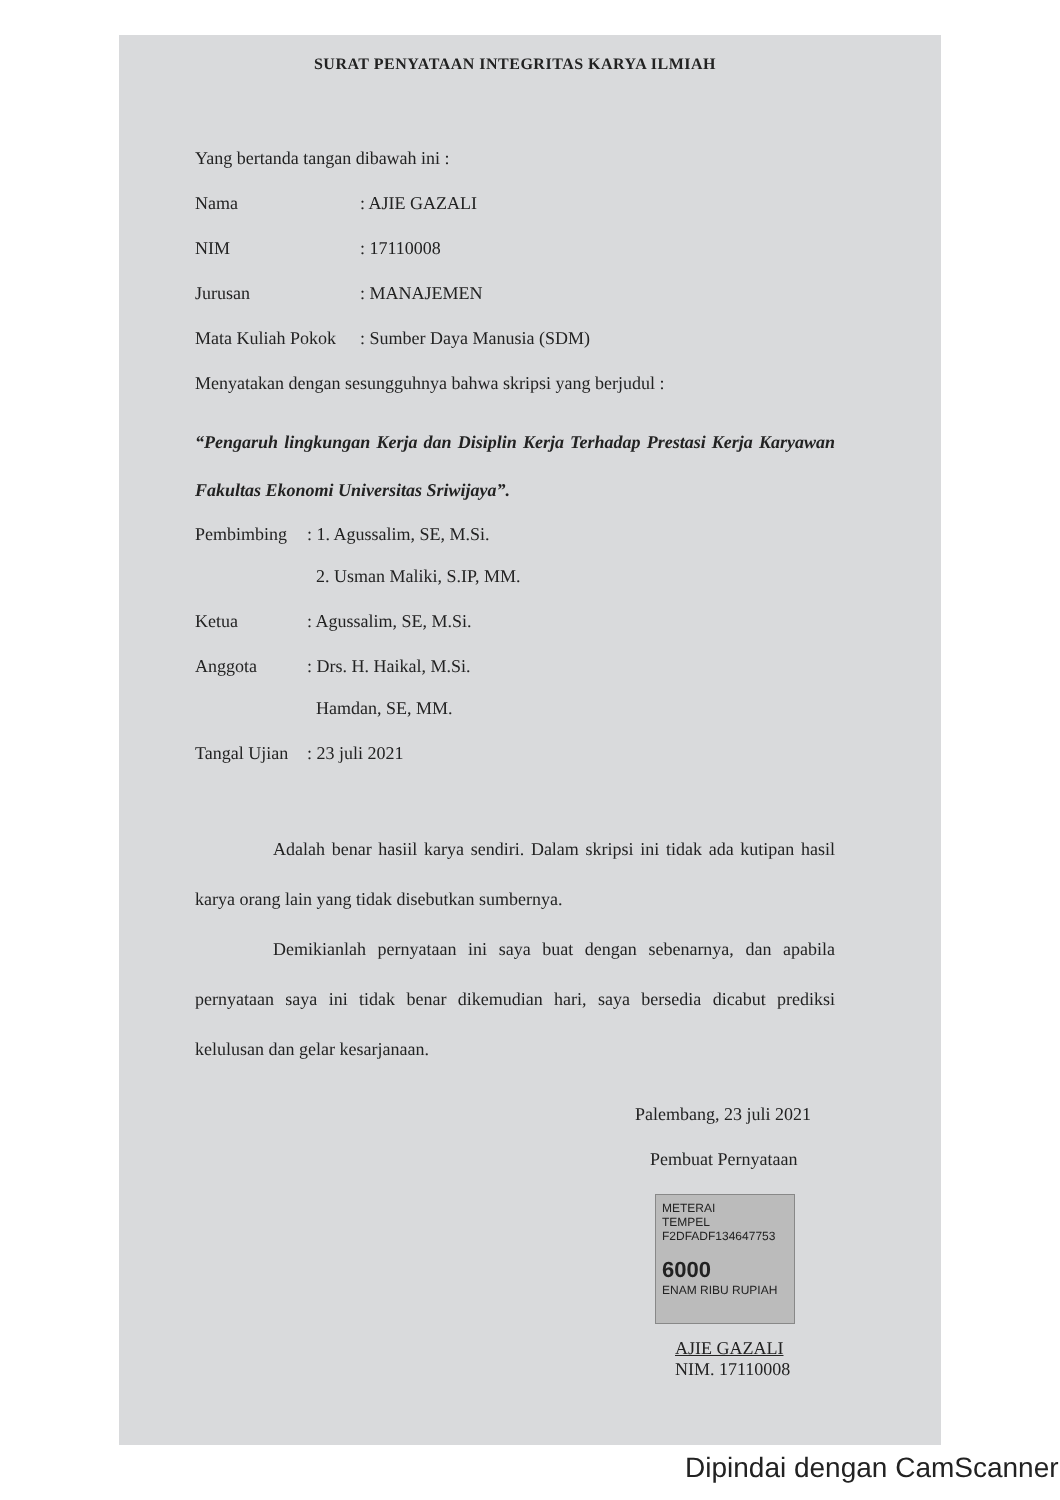SURAT PENYATAAN INTEGRITAS KARYA ILMIAH
Yang bertanda tangan dibawah ini :
Nama: AJIE GAZALI
NIM: 17110008
Jurusan: MANAJEMEN
Mata Kuliah Pokok: Sumber Daya Manusia (SDM)
Menyatakan dengan sesungguhnya bahwa skripsi yang berjudul :
“Pengaruh lingkungan Kerja dan Disiplin Kerja Terhadap Prestasi Kerja Karyawan Fakultas Ekonomi Universitas Sriwijaya”.
Pembimbing: 1. Agussalim, SE, M.Si.
2. Usman Maliki, S.IP, MM.
Ketua: Agussalim, SE, M.Si.
Anggota: Drs. H. Haikal, M.Si.
Hamdan, SE, MM.
Tangal Ujian: 23 juli 2021
Adalah benar hasiil karya sendiri. Dalam skripsi ini tidak ada kutipan hasil karya orang lain yang tidak disebutkan sumbernya.
Demikianlah pernyataan ini saya buat dengan sebenarnya, dan apabila pernyataan saya ini tidak benar dikemudian hari, saya bersedia dicabut prediksi kelulusan dan gelar kesarjanaan.
Palembang, 23 juli 2021
Pembuat Pernyataan
METERAI
TEMPEL
F2DFADF134647753
6000
ENAM RIBU RUPIAH
AJIE GAZALI
NIM. 17110008
Dipindai dengan CamScanner